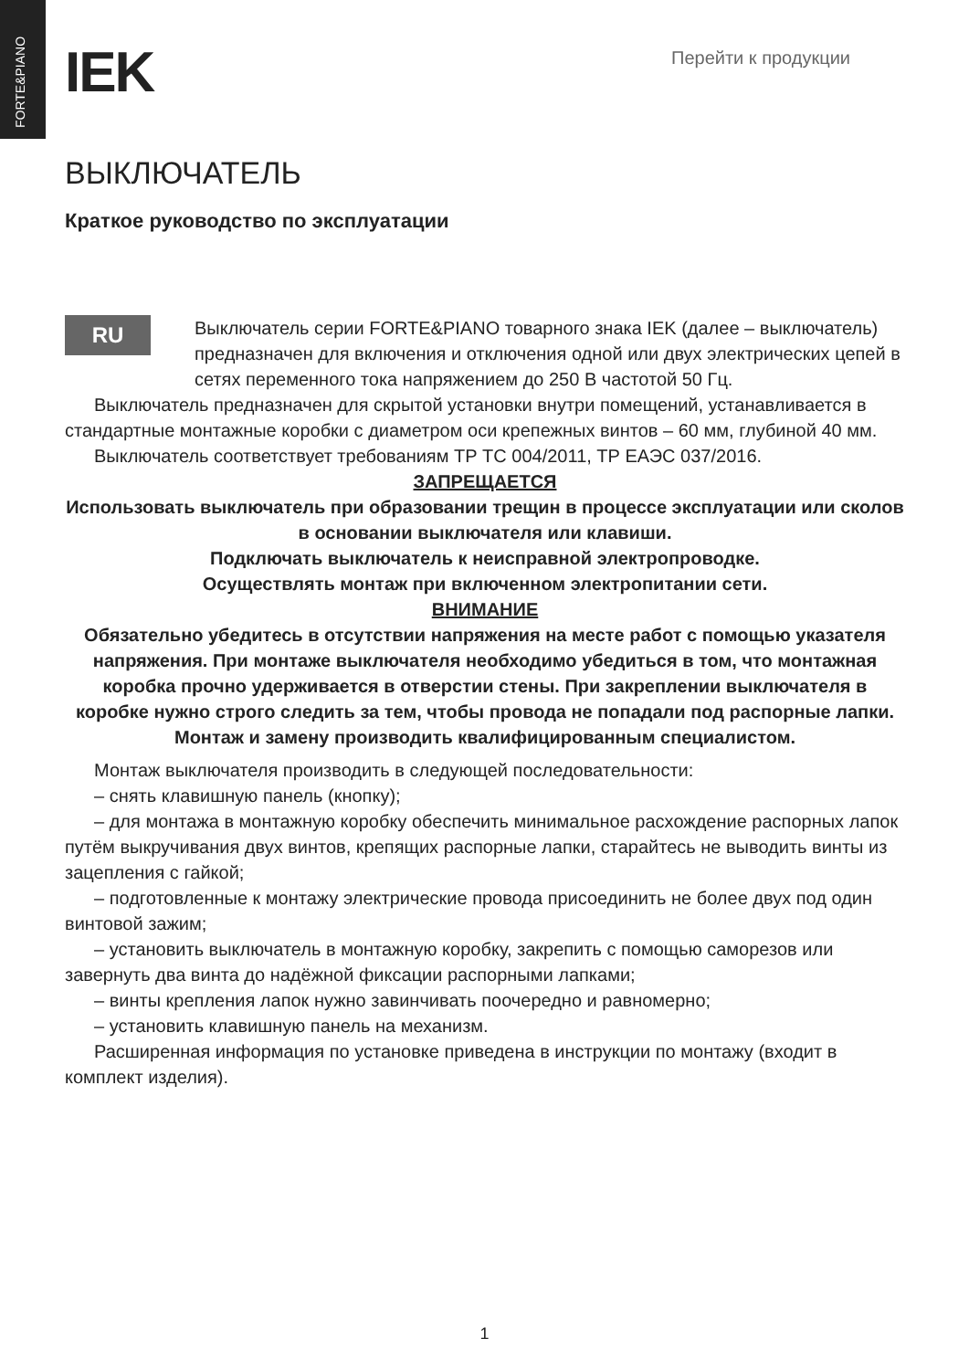FORTE&PIANO
IEK
Перейти к продукции
ВЫКЛЮЧАТЕЛЬ
Краткое руководство по эксплуатации
RU
Выключатель серии FORTE&PIANO товарного знака IEK (далее – выключатель) предназначен для включения и отключения одной или двух электрических цепей в сетях переменного тока напряжением до 250 В частотой 50 Гц.
Выключатель предназначен для скрытой установки внутри помещений, устанавливается в стандартные монтажные коробки с диаметром оси крепежных винтов – 60 мм, глубиной 40 мм.
Выключатель соответствует требованиям ТР ТС 004/2011, ТР ЕАЭС 037/2016.
ЗАПРЕЩАЕТСЯ
Использовать выключатель при образовании трещин в процессе эксплуатации или сколов в основании выключателя или клавиши.
Подключать выключатель к неисправной электропроводке.
Осуществлять монтаж при включенном электропитании сети.
ВНИМАНИЕ
Обязательно убедитесь в отсутствии напряжения на месте работ с помощью указателя напряжения. При монтаже выключателя необходимо убедиться в том, что монтажная коробка прочно удерживается в отверстии стены. При закреплении выключателя в коробке нужно строго следить за тем, чтобы провода не попадали под распорные лапки.
Монтаж и замену производить квалифицированным специалистом.
Монтаж выключателя производить в следующей последовательности:
– снять клавишную панель (кнопку);
– для монтажа в монтажную коробку обеспечить минимальное расхождение распорных лапок путём выкручивания двух винтов, крепящих распорные лапки, старайтесь не выводить винты из зацепления с гайкой;
– подготовленные к монтажу электрические провода присоединить не более двух под один винтовой зажим;
– установить выключатель в монтажную коробку, закрепить с помощью саморезов или завернуть два винта до надёжной фиксации распорными лапками;
– винты крепления лапок нужно завинчивать поочередно и равномерно;
– установить клавишную панель на механизм.
Расширенная информация по установке приведена в инструкции по монтажу (входит в комплект изделия).
1